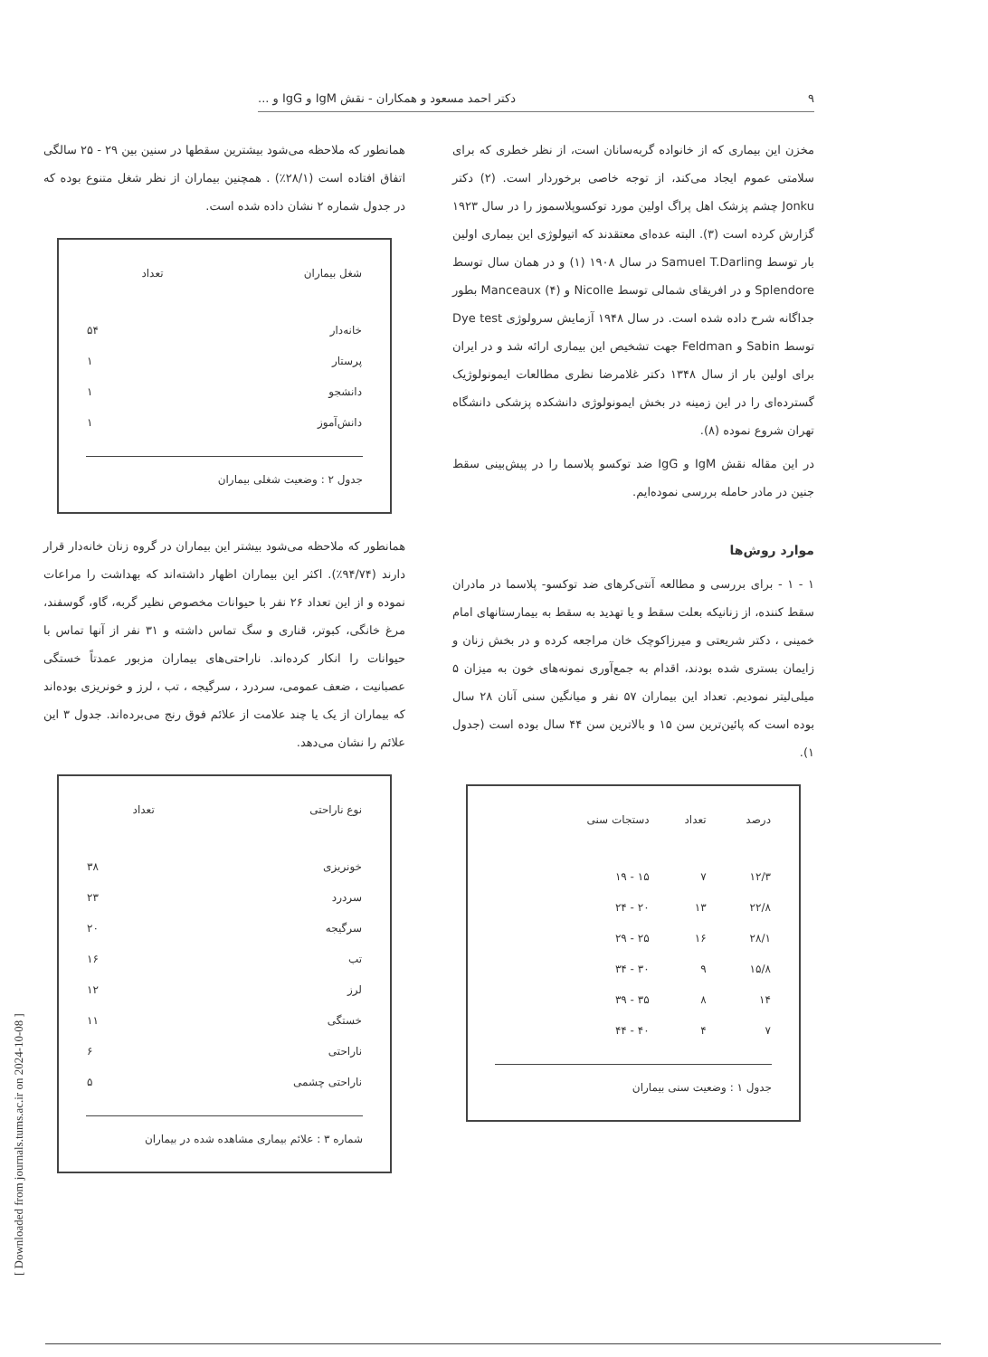۹ دکتر احمد مسعود و همکاران - نقش IgM و IgG و ...
مخزن این بیماری که از خانواده گربه‌سانان است، از نظر خطری که برای سلامتی عموم ایجاد می‌کند، از توجه خاصی برخوردار است. (۲) دکتر Jonku چشم پزشک اهل پراگ اولین مورد توکسوپلاسموز را در سال ۱۹۲۳ گزارش کرده است (۳). البته عده‌ای معتقدند که اتیولوژی این بیماری اولین بار توسط Samuel T.Darling در سال ۱۹۰۸ (۱) و در همان سال توسط Splendore و در افریقای شمالی توسط Nicolle و Manceaux (۴) بطور جداگانه شرح داده شده است. در سال ۱۹۴۸ آزمایش سرولوژی Dye test توسط Sabin و Feldman جهت تشخیص این بیماری ارائه شد و در ایران برای اولین بار از سال ۱۳۴۸ دکتر غلامرضا نظری مطالعات ایمونولوژیک گسترده‌ای را در این زمینه در بخش ایمونولوژی دانشکده پزشکی دانشگاه تهران شروع نموده (۸).
در این مقاله نقش IgM و IgG ضد توکسو پلاسما را در پیش‌بینی سقط جنین در مادر حامله بررسی نموده‌ایم.
موارد روش‌ها
۱ - ۱ - برای بررسی و مطالعه آنتی‌کرهای ضد توکسو- پلاسما در مادران سقط کننده، از زنانیکه بعلت سقط و یا تهدید به سقط به بیمارستانهای امام خمینی ، دکتر شریعتی و میرزاکوچک خان مراجعه کرده و در بخش زنان و زایمان بستری شده بودند، اقدام به جمع‌آوری نمونه‌های خون به میزان ۵ میلی‌لیتر نمودیم. تعداد این بیماران ۵۷ نفر و میانگین سنی آنان ۲۸ سال بوده است که پائین‌ترین سن ۱۵ و بالاترین سن ۴۴ سال بوده است (جدول ۱).
| درصد | تعداد | دستجات سنی |
| --- | --- | --- |
| ۱۲/۳ | ۷ | ۱۵ - ۱۹ |
| ۲۲/۸ | ۱۳ | ۲۰ - ۲۴ |
| ۲۸/۱ | ۱۶ | ۲۵ - ۲۹ |
| ۱۵/۸ | ۹ | ۳۰ - ۳۴ |
| ۱۴ | ۸ | ۳۵ - ۳۹ |
| ۷ | ۴ | ۴۰ - ۴۴ |
جدول ۱ : وضعیت سنی بیماران
همانطور که ملاحظه می‌شود بیشترین سقطها در سنین بین ۲۹ - ۲۵ سالگی اتفاق افتاده است (۲۸/۱٪) . همچنین بیماران از نظر شغل متنوع بوده که در جدول شماره ۲ نشان داده شده است.
| شغل بیماران | تعداد |
| --- | --- |
| خانه‌دار | ۵۴ |
| پرستار | ۱ |
| دانشجو | ۱ |
| دانش‌آموز | ۱ |
جدول ۲ : وضعیت شغلی بیماران
همانطور که ملاحظه می‌شود بیشتر این بیماران در گروه زنان خانه‌دار قرار دارند (۹۴/۷۴٪). اکثر این بیماران اظهار داشته‌اند که بهداشت را مراعات نموده و از این تعداد ۲۶ نفر با حیوانات مخصوص نظیر گربه، گاو، گوسفند، مرغ خانگی، کبوتر، قناری و سگ تماس داشته و ۳۱ نفر از آنها تماس با حیوانات را انکار کرده‌اند. ناراحتی‌های بیماران مزبور عمدتاً خستگی عصبانیت ، ضعف عمومی، سردرد ، سرگیجه ، تب ، لرز و خونریزی بوده‌اند که بیماران از یک یا چند علامت از علائم فوق رنج می‌برده‌اند. جدول ۳ این علائم را نشان می‌دهد.
| نوع ناراحتی | تعداد |
| --- | --- |
| خونریزی | ۳۸ |
| سردرد | ۲۳ |
| سرگیجه | ۲۰ |
| تب | ۱۶ |
| لرز | ۱۲ |
| خستگی | ۱۱ |
| ناراحتی | ۶ |
| ناراحتی چشمی | ۵ |
شماره ۳ : علائم بیماری مشاهده شده در بیماران
[ Downloaded from journals.tums.ac.ir on 2024-10-08 ]